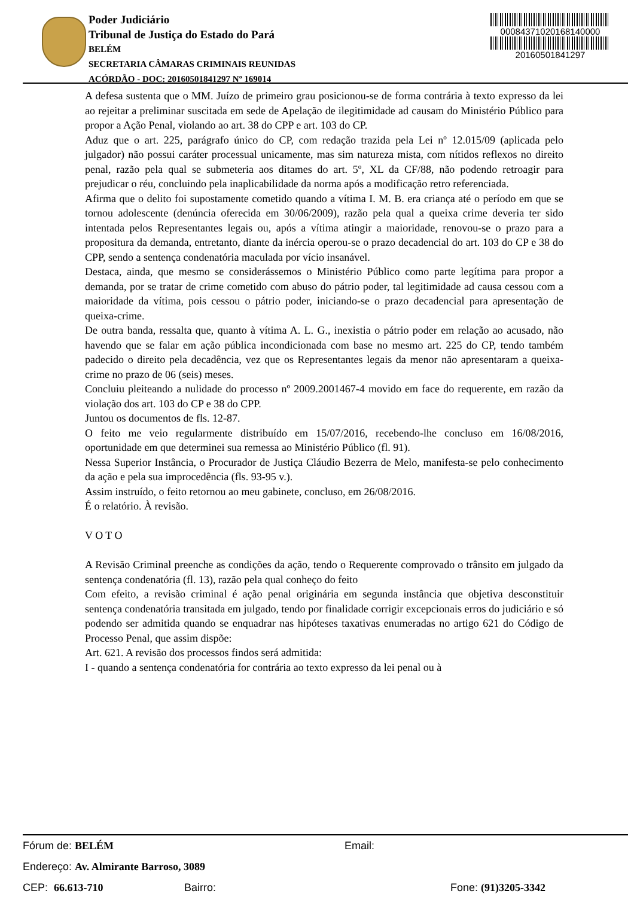Poder Judiciário
Tribunal de Justiça do Estado do Pará
BELÉM
SECRETARIA CÂMARAS CRIMINAIS REUNIDAS
ACÓRDÃO - DOC: 20160501841297 Nº 169014
00084371020168140000
20160501841297
A defesa sustenta que o MM. Juízo de primeiro grau posicionou-se de forma contrária à texto expresso da lei ao rejeitar a preliminar suscitada em sede de Apelação de ilegitimidade ad causam do Ministério Público para propor a Ação Penal, violando ao art. 38 do CPP e art. 103 do CP.
Aduz que o art. 225, parágrafo único do CP, com redação trazida pela Lei nº 12.015/09 (aplicada pelo julgador) não possui caráter processual unicamente, mas sim natureza mista, com nítidos reflexos no direito penal, razão pela qual se submeteria aos ditames do art. 5º, XL da CF/88, não podendo retroagir para prejudicar o réu, concluindo pela inaplicabilidade da norma após a modificação retro referenciada.
Afirma que o delito foi supostamente cometido quando a vítima I. M. B. era criança até o período em que se tornou adolescente (denúncia oferecida em 30/06/2009), razão pela qual a queixa crime deveria ter sido intentada pelos Representantes legais ou, após a vítima atingir a maioridade, renovou-se o prazo para a propositura da demanda, entretanto, diante da inércia operou-se o prazo decadencial do art. 103 do CP e 38 do CPP, sendo a sentença condenatória maculada por vício insanável.
Destaca, ainda, que mesmo se considerássemos o Ministério Público como parte legítima para propor a demanda, por se tratar de crime cometido com abuso do pátrio poder, tal legitimidade ad causa cessou com a maioridade da vítima, pois cessou o pátrio poder, iniciando-se o prazo decadencial para apresentação de queixa-crime.
De outra banda, ressalta que, quanto à vítima A. L. G., inexistia o pátrio poder em relação ao acusado, não havendo que se falar em ação pública incondicionada com base no mesmo art. 225 do CP, tendo também padecido o direito pela decadência, vez que os Representantes legais da menor não apresentaram a queixa-crime no prazo de 06 (seis) meses.
Concluiu pleiteando a nulidade do processo nº 2009.2001467-4 movido em face do requerente, em razão da violação dos art. 103 do CP e 38 do CPP.
Juntou os documentos de fls. 12-87.
O feito me veio regularmente distribuído em 15/07/2016, recebendo-lhe concluso em 16/08/2016, oportunidade em que determinei sua remessa ao Ministério Público (fl. 91).
Nessa Superior Instância, o Procurador de Justiça Cláudio Bezerra de Melo, manifesta-se pelo conhecimento da ação e pela sua improcedência (fls. 93-95 v.).
Assim instruído, o feito retornou ao meu gabinete, concluso, em 26/08/2016.
É o relatório. À revisão.
V O T O
A Revisão Criminal preenche as condições da ação, tendo o Requerente comprovado o trânsito em julgado da sentença condenatória (fl. 13), razão pela qual conheço do feito
Com efeito, a revisão criminal é ação penal originária em segunda instância que objetiva desconstituir sentença condenatória transitada em julgado, tendo por finalidade corrigir excepcionais erros do judiciário e só podendo ser admitida quando se enquadrar nas hipóteses taxativas enumeradas no artigo 621 do Código de Processo Penal, que assim dispõe:
Art. 621. A revisão dos processos findos será admitida:
I - quando a sentença condenatória for contrária ao texto expresso da lei penal ou à
Fórum de: BELÉM Email:
Endereço: Av. Almirante Barroso, 3089
CEP: 66.613-710 Bairro: Fone: (91)3205-3342